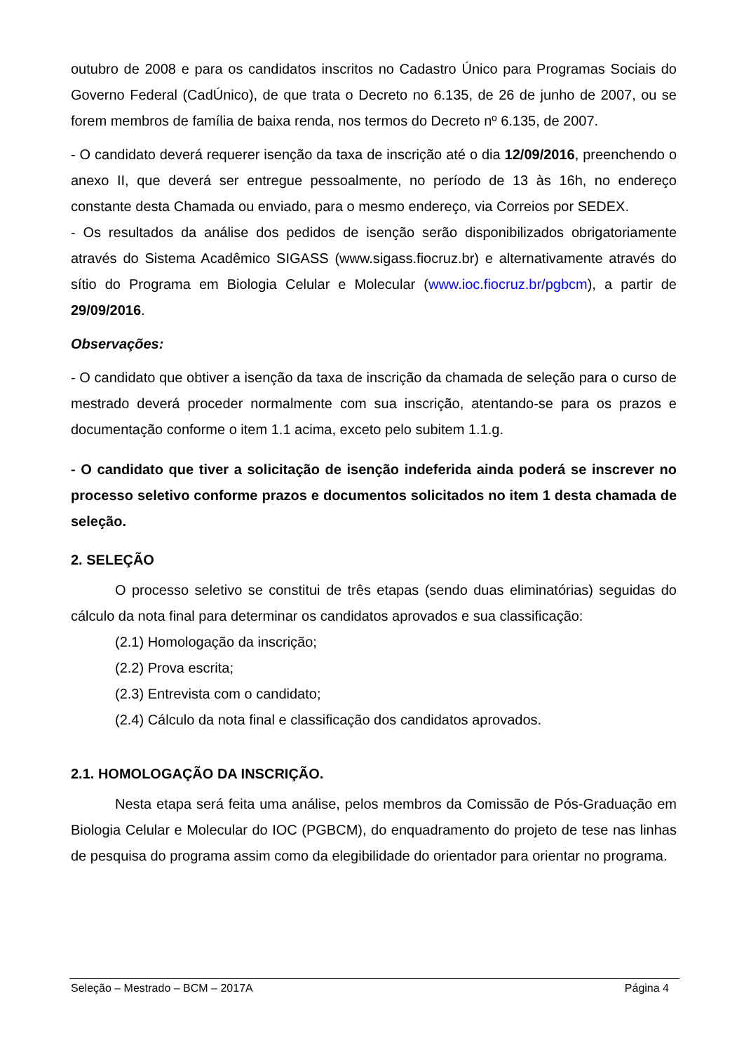outubro de 2008 e para os candidatos inscritos no Cadastro Único para Programas Sociais do Governo Federal (CadÚnico), de que trata o Decreto no 6.135, de 26 de junho de 2007, ou se forem membros de família de baixa renda, nos termos do Decreto nº 6.135, de 2007.
- O candidato deverá requerer isenção da taxa de inscrição até o dia 12/09/2016, preenchendo o anexo II, que deverá ser entregue pessoalmente, no período de 13 às 16h, no endereço constante desta Chamada ou enviado, para o mesmo endereço, via Correios por SEDEX.
- Os resultados da análise dos pedidos de isenção serão disponibilizados obrigatoriamente através do Sistema Acadêmico SIGASS (www.sigass.fiocruz.br) e alternativamente através do sítio do Programa em Biologia Celular e Molecular (www.ioc.fiocruz.br/pgbcm), a partir de 29/09/2016.
Observações:
- O candidato que obtiver a isenção da taxa de inscrição da chamada de seleção para o curso de mestrado deverá proceder normalmente com sua inscrição, atentando-se para os prazos e documentação conforme o item 1.1 acima, exceto pelo subitem 1.1.g.
- O candidato que tiver a solicitação de isenção indeferida ainda poderá se inscrever no processo seletivo conforme prazos e documentos solicitados no item 1 desta chamada de seleção.
2. SELEÇÃO
O processo seletivo se constitui de três etapas (sendo duas eliminatórias) seguidas do cálculo da nota final para determinar os candidatos aprovados e sua classificação:
(2.1) Homologação da inscrição;
(2.2) Prova escrita;
(2.3) Entrevista com o candidato;
(2.4) Cálculo da nota final e classificação dos candidatos aprovados.
2.1. HOMOLOGAÇÃO DA INSCRIÇÃO.
Nesta etapa será feita uma análise, pelos membros da Comissão de Pós-Graduação em Biologia Celular e Molecular do IOC (PGBCM), do enquadramento do projeto de tese nas linhas de pesquisa do programa assim como da elegibilidade do orientador para orientar no programa.
Seleção – Mestrado – BCM – 2017A Página 4